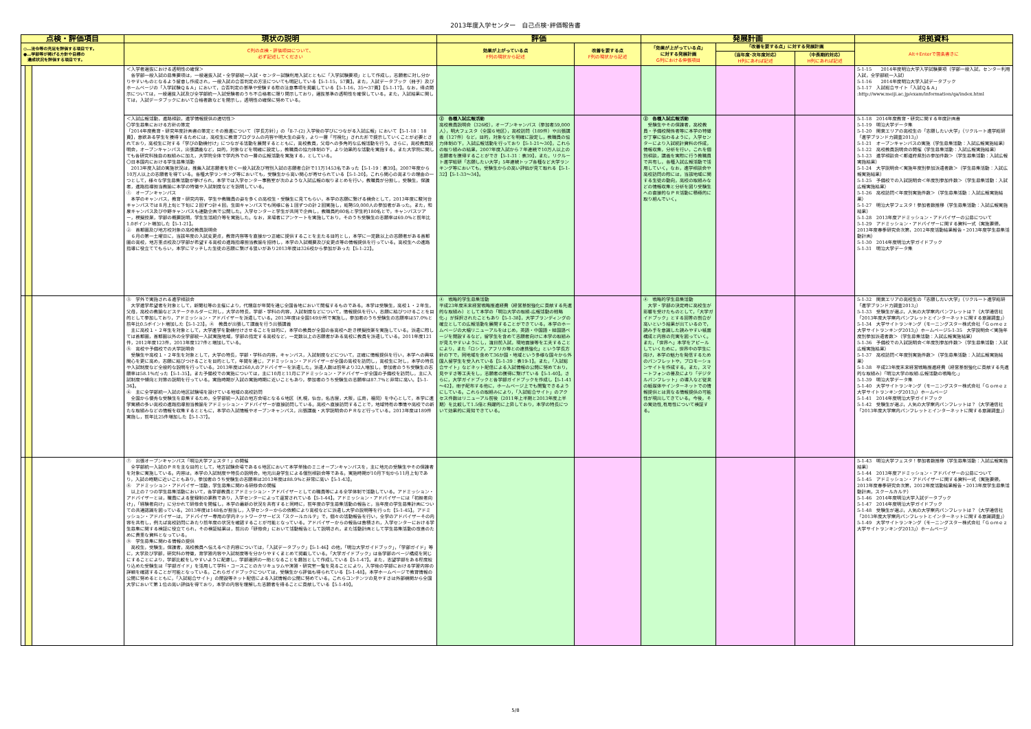2013年度入学センター　自己点検･評価報告書
| 点検・評価項目 | | | 現状の説明 | 評価 | | 発展計画 | | | 根拠資料 |
| --- | --- | --- | --- | --- | --- | --- | --- | --- | --- |
| ◎…法令等の充足を評価する項目です。 ●…学部等が掲げる方針や目標の 達成状況を評価する項目です。 | | | C列の点検・評価項目について、 必ず記述してください | 効果が上がっている点 F列の現状から記述 | 改善を要する点 F列の現状から記述 | 「効果が上がっている点」 に対する発展計画 G列における伸張項目 | 「改善を要する点」に対する発展計画 | | Alt＋Enterで箇条書きに |
| | | | | | | | （当年度･次年度対応） H列にあれば記述 | （中長期的対応） H列にあれば記述 | |
| | | | ＜入学者選抜における透明性の確保＞ 各学部一般入試の募集要項は，一般選抜入試・全学部統一入試・センター試験利用入試とともに「入学試験要項」として作成し，志願者に対し分かりやすいものとなるよう留意し作成され，一般入試の合否判定の方法についても明記している【5-1-15，57頁】。また，入試データブック（冊子）及びホームページの「入学試験Ｑ＆Ａ」において，合否判定の基準や受験する際の注意事項を掲載している【5-1-16，35～37頁】【5-1-17】。なお，得点開示については，一般選抜入試及び全学部統一入試受験者のうち不合格者に限り開示しており，選抜基準の透明性を確保している。また，入試結果に関しては，入試データブックにおいて合格者数などを開示し，透明性の確保に努めている。 | | | | | | 5-1-15 2014年度明治大学入学試験要項（学部一般入試，センター利用入試，全学部統一入試） 5-1-16 2014年度明治大学入試データブック 5-1-17 入試総合サイト「入試Ｑ＆Ａ」 :http://www.meiji.ac.jp/exam/information/qa/index.html |
| | | | ＜入試広報活動，進路相談，進学情報提供の適切性＞ 〇学生募集における方針の策定 「2014年度教育・研究年度計画書の策定とその推進について（学長方針）」の「Ⅱ-7-(2) 入学後の学びにつながる入試広報」において【5-1-18：18頁】，意欲ある学生を獲得するためには，高校生に教育プログラムの内容や明大生の姿を，より一層「可視化」された形で提示していくことが必要とされており，高校生に対する「学びの動機付け」につながる活動を展開するとともに，高校教員，父母への多角的な広報活動を行う。さらに，高校教員説明会，オープンキャンパス，出張講義など，目的，対象などを明確に設定し，教職員の協力体制の下，より効果的な活動を実施する。また大学院に関しても各研究科独自の取組みに加え，大学院全体で学内外での一層の広報活動を実施する，としている。 〇日本国内における学生募集活動 2013年度入試の実施状況は，推薦入試志願者を除く一般入試及び特別入試の志願者合計で11万1453名であった【5-1-19：表39】。2007年度から10万人以上の志願者を得ている。各種大学ランキング等においても，受験生から高い関心が寄せられている【5-1-20】。これら関心の高まりの理由の一つとして，様々な学生募集活動が挙げられ，本学では入学センター事務室が次のような入試広報の取りまとめを行い，教職員が分担し，受験生，保護者，進路指導担当教諭に本学の特徴や入試制度などを説明している。 ① オープンキャンパス 本学のキャンパス，教育・研究内容，学生や教職員の姿を多くの高校生・受験生に見てもらい，本学の志願に繋げる機会として，2013年度に駿河台キャンパスでは８月上旬と下旬に２回ずつ計４回，生田キャンパスでも同様に各１回ずつの計２回実施し，総勢59,000人の参加者があった。また，和泉キャンパス及び中野キャンパスも連動企画で公開した。入学センターと学生が共同で企画し，教職員約80名と学生約180名とで，キャンパスツアー，模擬授業，学部の概要説明，学生生活紹介等を実施した。なお，来場者にアンケートを実施しており，そのうち受験生の志願率は69.0％と前年比1.0ポイント増加した【5-1-21】。 ② 首都圏及び地方校対象の高校教員説明会 ６月の第一土曜日に，当該年度の入試変更点，教育内容等を直接かつ正確に提供することを主たる目的とし，本学に一定数以上の志願者がある首都圏の高校，地方重点校及び学部が希望する高校の進路指導担当教諭を招待し，本学の入試概要及び変更点等の情報提供を行っている。高校生への進路指導に役立ててもらい，本学にマッチした生徒の志願に繋げる狙いがあり2013年度は326校から参加があった【5-1-22】。 | ② 各種入試広報活動 高校教員説明会（326校），オープンキャンパス（参加者59,000人），明大フェスタ（全国６地区），高校訪問（189件）や出張講義（127件）など，目的，対象などを明確に設定し，教職員の協力体制の下，入試広報活動を行っており【5-1-21～30】，これらの取り組みの結果，2007年度入試から７年連続で10万人以上の志願者を獲得することができ【5-1-31：表39】，また，リクルート進学総研「志願したい大学」5年連続トップ各種など大学ランキング等においても，受験生からの高い評価が見て取れる【5-1-32】【5-1-33～34】。 | | ② 各種入試広報活動 受験生やその保護者，高校教員・予備校関係者等に本学の特徴が丁寧に伝わるように，入学センターにより入試統計資料の作成，情報収集，分析を行い，これを個別相談，講義を実際に行う教職員で共有し，各種入試広報活動で活用していく。なお，進学相談会や高校訪問の際には，当該地域に関する生徒の動向，高校の取組みなどの情報収集と分析を図り受験生への直接的なＰＲ活動に積極的に取り組んでいく。 | | | 5-1-18 2014年度教育・研究に関する年度計画書 5-1-19 明治大学データ集 5-1-20 関東エリアの高校生の「志願したい大学」（リクルート進学総研「進学ブランド力調査2013」） 5-1-21 オープンキャンパスの実施（学生募集活動：入試広報実施結果） 5-1-22 高校教員説明会の開催（学生募集活動：入試広報実施結果） 5-1-23 進学相談会＜都道府県別の参加件数＞（学生募集活動：入試広報実施結果） 5-1-24 大学説明会＜実施年度別参加派遣者数＞（学生募集活動：入試広報実施結果） 5-1-25 予備校での入試説明会＜年度別参加件数＞（学生募集活動：入試広報実施結果） 5-1-26 高校訪問＜年度別実施件数＞（学生募集活動：入試広報実施結果） 5-1-27 明治大学フェスタ！参加者数推移（学生募集活動：入試広報実施結果） 5-1-28 2013年度アドミッション・アドバイザーの公募について 5-1-29 アドミッション・アドバイザーに関する資料一式（実施要領，2013年度春季研究会次第，2012年度活動結果報告・2013年度学生募集活動計画） 5-1-30 2014年度明治大学ガイドブック 5-1-31 明治大学データ集 |
| | | | ③ 学外で実施される進学相談会 大学進学希望者を対象として，新聞社等の主催により，代理店が年間を通じ全国各地において開催するものである。本学は受験生，高校１・２年生，父母，高校の教諭などステークホルダーに対し，大学の特長，学部・学科の内容，入試制度などについて，情報提供を行い，志願に結びつけることを目的として参加しており，アドミッション・アドバイザーを派遣している。2013年度は全国149か所で実施し，参加者のうち受験生の志願率は57.0％と前年比0.5ポイント増加した【5-1-23】。④ 教員が出張して講義を行う出張講義 主に高校１・２年生を対象として，大学進学を動機付けさせることを目的に，本学の教員が全国の各高校へ赴き模擬授業を実施している。派遣に際しては首都圏，首都圏以外の全学部統一入試実施地域，学部の指定する高校など，一定数以上の志願者がある高校に教員を派遣している。2011年度121件，2012年度123件，2013年度127件と増加している。 ⑤ 高校や予備校での大学説明会 受験生や高校１・２年生を対象として，大学の特長，学部・学科の内容，キャンパス，入試制度などについて，正確に情報提供を行い，本学への興味関心を更に高め，志願に結びつけることを目的として，年間を通じ，アドミッション・アドバイザーが全国の高校を訪問し，高校生に対し，本学の特長や入試制度など全般的な説明を行っている。2013年度は260人のアドバイザーを派遣した。派遣人数は前年より32人増加し，参加者のうち受験生の志願率は58.1％だった【5-1-35】。また予備校での実施については，主に10月と11月にアドミッション・アドバイザーが全国の予備校を訪問し，主に入試制度や傾向と対策の説明を行っている。実施時期が入試の実施時期に近いこともあり，参加者のうち受験生の志願率は87.7％と非常に高い。【5-1-36】。 ⑥ 主に全学部統一入試の地区試験場を設けている地域の高校訪問 全国から優秀な受験生を募集するため，全学部統一入試の地方会場となる６地区（札幌，仙台，名古屋，大阪，広島，福岡）を中心として，本学に進学実績の多い高校の進路指導担当教諭をアドミッション・アドバイザーが直接訪問している。高校へ直接訪問することで，地域特有の事情や高校での新たな取組みなどの情報を収集するとともに，本学の入試情報やオープンキャンパス，出張講義・大学説明会のＰＲなど行っている。2013年度は189件実施し，前年比25件増加した【5-1-37】。 | ④ 戦略的学生募集活動 平成23年度末来経営戦略推進経費（経営基盤強化に貢献する先進的な取組み）として本学の「明治大学の取組-広報活動の戦略化-」が採択されたこともあり【5-1-38】，大学ブランディングの確立としての広報活動を展開することができている。本学のホームページの大幅リニューアルをはじめ，英語・中国語・韓国語ページを開設するなど，留学生を含めて志願者向けに本学の取組みが見えやすいようにし，渡日前入試，現地面接等を工夫することにより，また「ロシア，アフリカ等との連携強化」という学長方針の下で，同地域を含めて36か国・地域という多様な国々から外国人留学生を受入れている【5-1-39：表19-1】。また，「入試総合サイト」などネット配信による入試情報の公開に努めており，見やすさ等工夫をし，志願者の獲得に繋げている【5-1-40】。さらに，大学ガイドブックと各学部ガイドブックを作成し【5-1-41～42】，冊子配布する他に，ホームページ上でも閲覧できるようにしている。これらの取組みにより，「入試総合サイト」のアクセス件数はリニューアル前後（2011年上半期と2013年度上半期）を比較して1.5倍と飛躍的に上昇しており，本学の特長について効果的に周知できている。 | | ④ 戦略的学生募集活動 大学・学部の決定時に高校生が影響を受けたものとして，「大学ガイドブック」とする回答の割合が高いという結果が出ているので，読み手を意識した読みやすい紙面構成と内容の充実を図っていく。また，「世界へ」本学をアピールしていくために，世界中の学生に向け，本学の魅力を発信するためのパンフレットや，プロモーションサイトを作成する。また，スマートフォンの普及により「デジタルパンフレット」の導入など従来の紙媒体やインターネットでの情報提供とは異なる情報提供の可能性が現出してきている。今後，その実効性,有用性について検証する。 | | | 5-1-32 関東エリアの高校生の「志願したい大学」（リクルート進学総研「進学ブランド力調査2013」） 5-1-33 受験生が選ぶ，人気の大学案内パンフレットは？（大学通信社「2013年度大学案内パンフレットとインターネットに関する意識調査」） 5-1-34 大学サイトランキング（モーニングスター株式会社「Ｇｏｍｅｚ大学サイトランキング2013」）ホームページ5-1-35 大学説明会＜実施年度別参加派遣者数＞（学生募集活動：入試広報実施結果） 5-1-36 予備校での入試説明会＜年度別参加件数＞（学生募集活動：入試広報実施結果） 5-1-37 高校訪問＜年度別実施件数＞（学生募集活動：入試広報実施結果） 5-1-38 平成23年度末来経営戦略推進経費（経営基盤強化に貢献する先進的な取組み）「明治大学の取組-広報活動の戦略化-」 5-1-39 明治大学データ集 5-1-40 大学サイトランキング（モーニングスター株式会社「Ｇｏｍｅｚ大学サイトランキング2013」）ホームページ 5-1-41 2014年度明治大学ガイドブック 5-1-42 受験生が選ぶ，人気の大学案内パンフレットは？（大学通信社「2013年度大学案内パンフレットとインターネットに関する意識調査」） |
| | | | ⑦ 出張オープンキャンパス「明治大学フェスタ！」の開催 全学部統一入試のＰＲを主な目的として，地方試験会場である６地区において本学単独のミニオープンキャンパスを，主に地元の受験生やその保護者を対象に実施している。内容は，本学の入試制度や特長の説明会，地元出身学生による個別相談会等である。実施時期が10月下旬から11月上旬であり，入試の時期に近いこともあり，参加者のうち受験生の志願率は2013年度は88.9％と非常に高い【5-1-43】。 ⑧ アドミッション・アドバイザー活動，学生募集に関わる研修会の開催 以上の７つの学生募集活動において，各学部教員とアドミッション・アドバイザーとしての職員等による全学体制で活動している。アドミッション・アドバイザーとは，職員による登録制の業務であり，入学センターによって運営されている【5-1-44】。アドミッション・アドバイザーには「初級者向け」，「経験者向け」に分かれて研修会を開催し，本学の最新の状況を共有すると同時に，前年度の学生募集活動の報告と，当年度の学生募集計画についての共通認識を図っている。2013年度は148名が担当し，入学センターからの依頼により高校などに派遣し大学の説明等を行った【5-1-45】。アドミッション・アドバイザーは，アドバイザー専用の学内ネットワークサービス「スクールカルテ」で，個々の活動報告を行い，全学のアドバイザーその内容を共有し，例えば高校訪問にあたり前年度の状況を確認することが可能となっている。アドバイザーからの報告は蓄積され，入学センターにおける学生募集に関する検証に役立てられ，その検証結果は，前出の「研修会」において活動報告として説明され，また活動計画として学生募集活動の改善のために貴重な資料となっている。 ⑨ 学生募集に関わる情報の提供 高校生，受験生，保護者，高校教員へ伝えるべき内容については，「入試データブック」【5-1-46】の他，「明治大学ガイドブック」，「学部ガイド」等に，大学及び学部，研究科の特徴，育学習内容や入試制度等を分かりやすくまとめて掲載している。「大学ガイドブック」は各学部のページ構成を同じにすることにより，学部比較をしやすいように配慮し，学部選択の一助となることを趣旨として作成している【5-1-47】。また，志望学部をある程度絞り込めた受験生は「学部ガイド」を活用して学科・コースごとのカリキュラムや演習・研究室一覧を見ることにより，入学後の学部における学習内容の詳細を確認することが可能となっている。これらガイドブックについては，受験生から評価も得られている【5-1-48】。本学ホームページで教育情報の公開に努めるとともに，「入試総合サイト」の開設等ネット配信による入試情報の公開に努めている。これらコンテンツの見やすさは外部機関から全国大学において第１位の高い評価を得ており，本学の内容を理解した志願者を得ることに貢献している【5-1-49】。 | | | | | | 5-1-43 明治大学フェスタ！参加者数推移（学生募集活動：入試広報実施結果） 5-1-44 2013年度アドミッション・アドバイザーの公募について 5-1-45 アドミッション・アドバイザーに関する資料一式（実施要領，2013年度春季研究会次第，2012年度活動結果報告・2013年度学生募集活動計画，スクールカルテ） 5-1-46 2014年度明治大学入試データブック 5-1-47 2014年度明治大学ガイドブック 5-1-48 受験生が選ぶ，人気の大学案内パンフレットは？（大学通信社「2013年度大学案内パンフレットとインターネットに関する意識調査」） 5-1-49 大学サイトランキング（モーニングスター株式会社「Ｇｏｍｅｚ大学サイトランキング2013」）ホームページ |
5/8